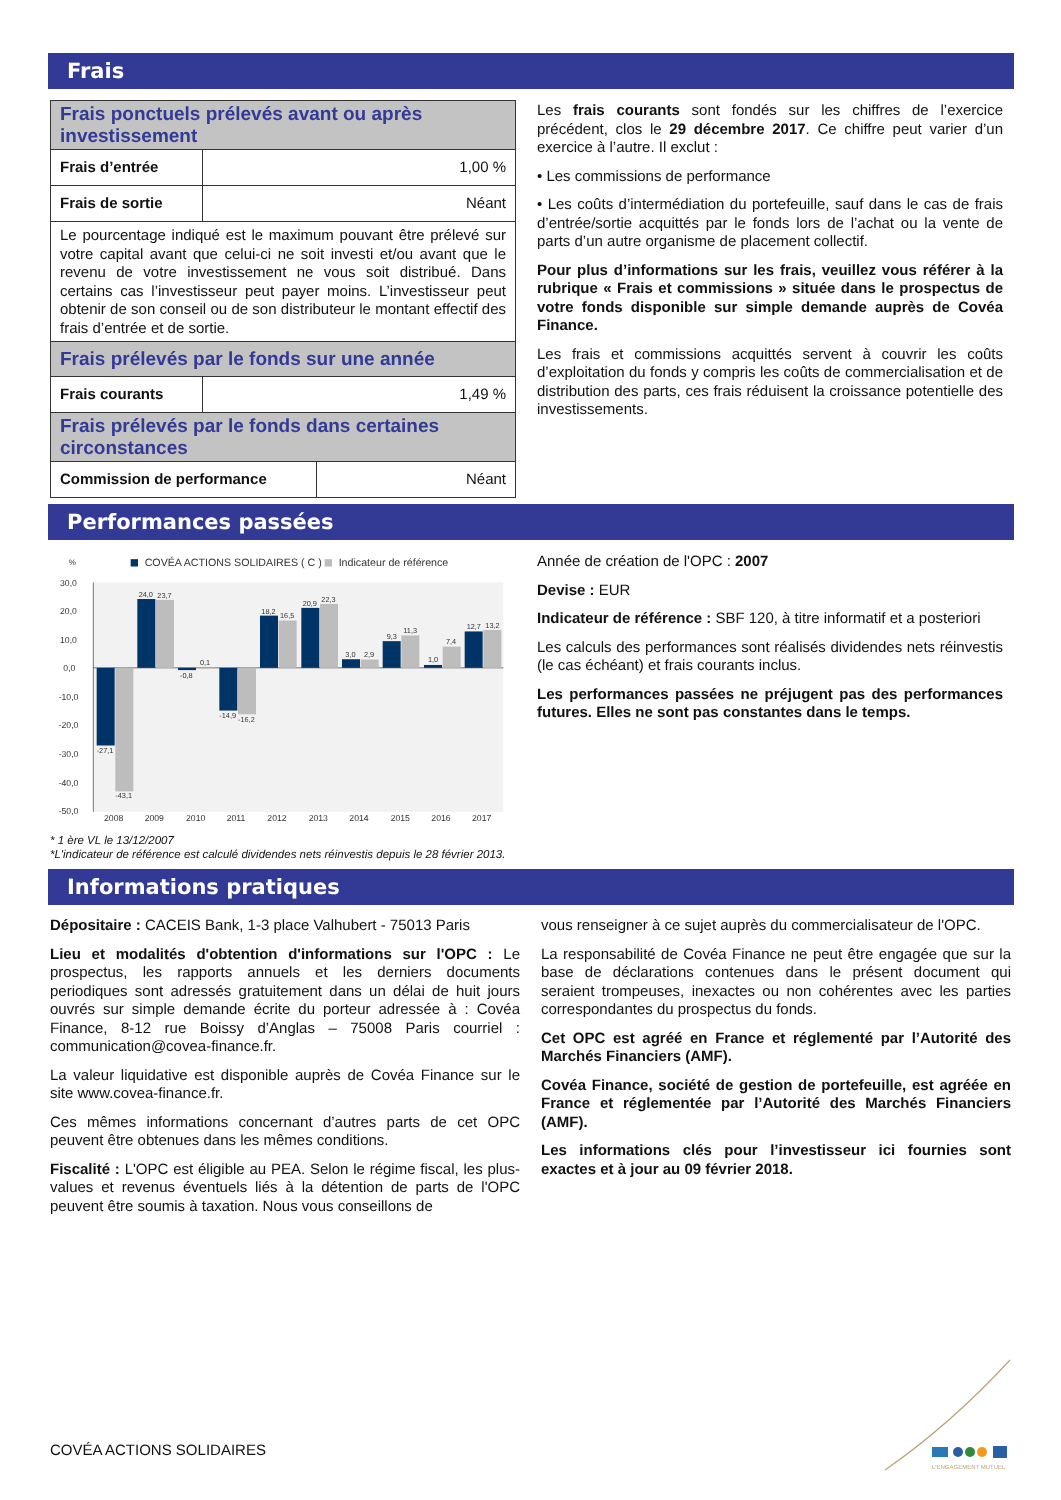Frais
| Frais ponctuels prélevés avant ou après investissement | | |
| Frais d’entrée | 1,00 % | |
| Frais de sortie | Néant | |
| Le pourcentage indiqué est le maximum pouvant être prélevé sur votre capital avant que celui-ci ne soit investi et/ou avant que le revenu de votre investissement ne vous soit distribué. Dans certains cas l’investisseur peut payer moins. L’investisseur peut obtenir de son conseil ou de son distributeur le montant effectif des frais d’entrée et de sortie. | | |
| Frais prélevés par le fonds sur une année | | |
| Frais courants | 1,49 % | |
| Frais prélevés par le fonds dans certaines circonstances | | |
| Commission de performance | | Néant |
Les frais courants sont fondés sur les chiffres de l’exercice précédent, clos le 29 décembre 2017. Ce chiffre peut varier d’un exercice à l’autre. Il exclut :
• Les commissions de performance
• Les coûts d’intermédiation du portefeuille, sauf dans le cas de frais d’entrée/sortie acquittés par le fonds lors de l’achat ou la vente de parts d’un autre organisme de placement collectif.
Pour plus d’informations sur les frais, veuillez vous référer à la rubrique « Frais et commissions » située dans le prospectus de votre fonds disponible sur simple demande auprès de Covéa Finance.
Les frais et commissions acquittés servent à couvrir les coûts d’exploitation du fonds y compris les coûts de commercialisation et de distribution des parts, ces frais réduisent la croissance potentielle des investissements.
Performances passées
%
COVÉA ACTIONS SOLIDAIRES ( C )
Indicateur de référence
30,0
20,0
10,0
0,0
-10,0
-20,0
-30,0
-40,0
-50,0
-27,1
-43,1
24,0
23,7
-0,8
0,1
-14,9
-16,2
18,2
16,5
20,9
22,3
3,0
2,9
9,3
11,3
1,0
7,4
12,7
13,2
2008
2009
2010
2011
2012
2013
2014
2015
2016
2017
* 1 ère VL le 13/12/2007
*L'indicateur de référence est calculé dividendes nets réinvestis depuis le 28 février 2013.
Année de création de l'OPC : 2007
Devise : EUR
Indicateur de référence : SBF 120, à titre informatif et a posteriori
Les calculs des performances sont réalisés dividendes nets réinvestis (le cas échéant) et frais courants inclus.
Les performances passées ne préjugent pas des performances futures. Elles ne sont pas constantes dans le temps.
Informations pratiques
Dépositaire : CACEIS Bank, 1-3 place Valhubert - 75013 Paris
Lieu et modalités d'obtention d'informations sur l'OPC : Le prospectus, les rapports annuels et les derniers documents periodiques sont adressés gratuitement dans un délai de huit jours ouvrés sur simple demande écrite du porteur adressée à : Covéa Finance, 8-12 rue Boissy d’Anglas – 75008 Paris courriel : communication@covea-finance.fr.
La valeur liquidative est disponible auprès de Covéa Finance sur le site www.covea-finance.fr.
Ces mêmes informations concernant d’autres parts de cet OPC peuvent être obtenues dans les mêmes conditions.
Fiscalité : L'OPC est éligible au PEA. Selon le régime fiscal, les plus-values et revenus éventuels liés à la détention de parts de l'OPC peuvent être soumis à taxation. Nous vous conseillons de
vous renseigner à ce sujet auprès du commercialisateur de l'OPC.
La responsabilité de Covéa Finance ne peut être engagée que sur la base de déclarations contenues dans le présent document qui seraient trompeuses, inexactes ou non cohérentes avec les parties correspondantes du prospectus du fonds.
Cet OPC est agréé en France et réglementé par l’Autorité des Marchés Financiers (AMF).
Covéa Finance, société de gestion de portefeuille, est agréée en France et réglementée par l’Autorité des Marchés Financiers (AMF).
Les informations clés pour l’investisseur ici fournies sont exactes et à jour au 09 février 2018.
COVÉA ACTIONS SOLIDAIRES
L'ENGAGEMENT MUTUEL